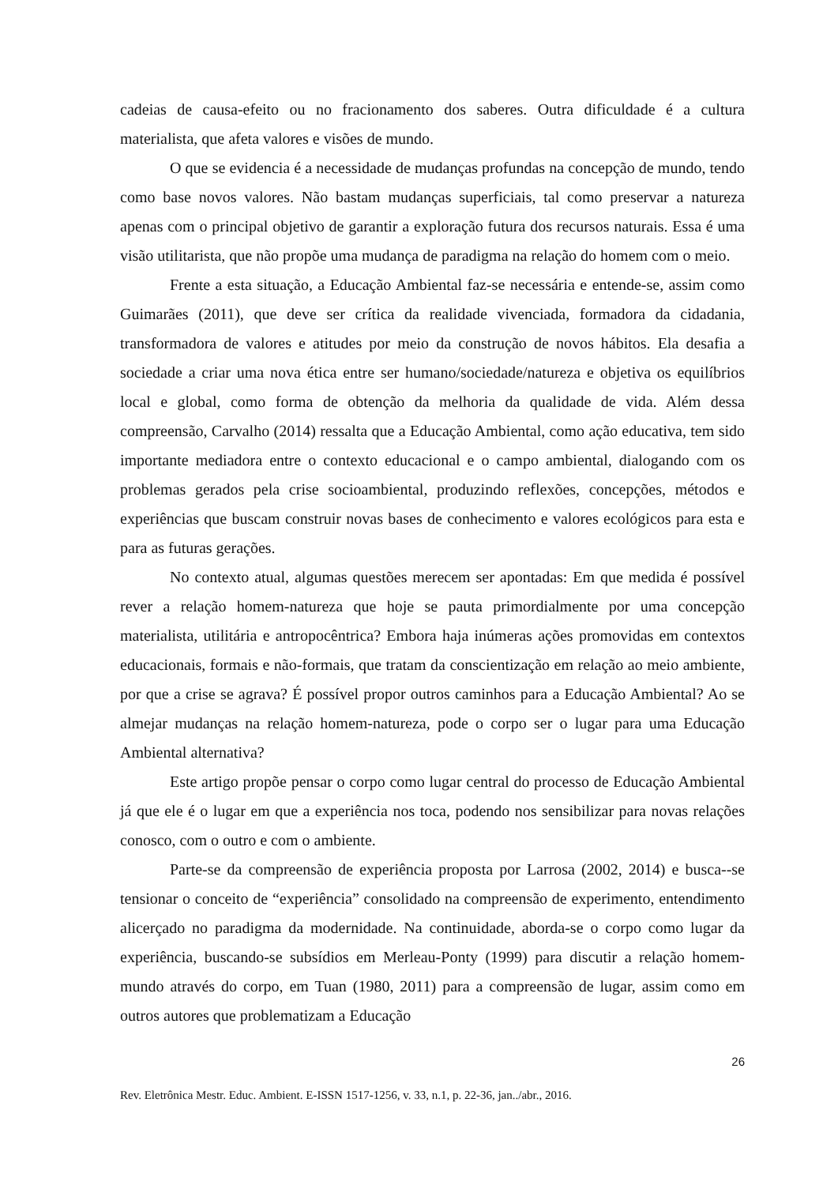cadeias de causa-efeito ou no fracionamento dos saberes. Outra dificuldade é a cultura materialista, que afeta valores e visões de mundo.
O que se evidencia é a necessidade de mudanças profundas na concepção de mundo, tendo como base novos valores. Não bastam mudanças superficiais, tal como preservar a natureza apenas com o principal objetivo de garantir a exploração futura dos recursos naturais. Essa é uma visão utilitarista, que não propõe uma mudança de paradigma na relação do homem com o meio.
Frente a esta situação, a Educação Ambiental faz-se necessária e entende-se, assim como Guimarães (2011), que deve ser crítica da realidade vivenciada, formadora da cidadania, transformadora de valores e atitudes por meio da construção de novos hábitos. Ela desafia a sociedade a criar uma nova ética entre ser humano/sociedade/natureza e objetiva os equilíbrios local e global, como forma de obtenção da melhoria da qualidade de vida. Além dessa compreensão, Carvalho (2014) ressalta que a Educação Ambiental, como ação educativa, tem sido importante mediadora entre o contexto educacional e o campo ambiental, dialogando com os problemas gerados pela crise socioambiental, produzindo reflexões, concepções, métodos e experiências que buscam construir novas bases de conhecimento e valores ecológicos para esta e para as futuras gerações.
No contexto atual, algumas questões merecem ser apontadas: Em que medida é possível rever a relação homem-natureza que hoje se pauta primordialmente por uma concepção materialista, utilitária e antropocêntrica? Embora haja inúmeras ações promovidas em contextos educacionais, formais e não-formais, que tratam da conscientização em relação ao meio ambiente, por que a crise se agrava? É possível propor outros caminhos para a Educação Ambiental? Ao se almejar mudanças na relação homem-natureza, pode o corpo ser o lugar para uma Educação Ambiental alternativa?
Este artigo propõe pensar o corpo como lugar central do processo de Educação Ambiental já que ele é o lugar em que a experiência nos toca, podendo nos sensibilizar para novas relações conosco, com o outro e com o ambiente.
Parte-se da compreensão de experiência proposta por Larrosa (2002, 2014) e busca--se tensionar o conceito de “experiência” consolidado na compreensão de experimento, entendimento alicerçado no paradigma da modernidade. Na continuidade, aborda-se o corpo como lugar da experiência, buscando-se subsídios em Merleau-Ponty (1999) para discutir a relação homem-mundo através do corpo, em Tuan (1980, 2011) para a compreensão de lugar, assim como em outros autores que problematizam a Educação
26
Rev. Eletrônica Mestr. Educ. Ambient. E-ISSN 1517-1256, v. 33, n.1, p. 22-36, jan../abr., 2016.